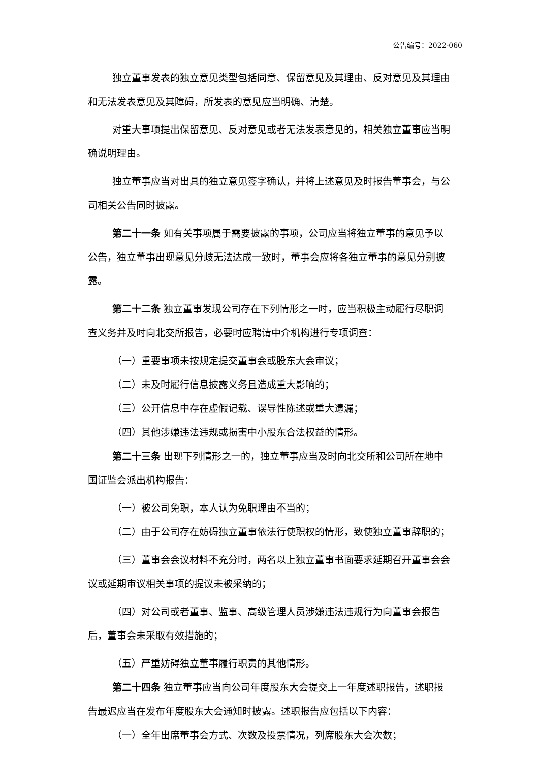公告编号：2022-060
独立董事发表的独立意见类型包括同意、保留意见及其理由、反对意见及其理由和无法发表意见及其障碍，所发表的意见应当明确、清楚。
对重大事项提出保留意见、反对意见或者无法发表意见的，相关独立董事应当明确说明理由。
独立董事应当对出具的独立意见签字确认，并将上述意见及时报告董事会，与公司相关公告同时披露。
第二十一条 如有关事项属于需要披露的事项，公司应当将独立董事的意见予以公告，独立董事出现意见分歧无法达成一致时，董事会应将各独立董事的意见分别披露。
第二十二条 独立董事发现公司存在下列情形之一时，应当积极主动履行尽职调查义务并及时向北交所报告，必要时应聘请中介机构进行专项调查：
（一）重要事项未按规定提交董事会或股东大会审议；
（二）未及时履行信息披露义务且造成重大影响的；
（三）公开信息中存在虚假记载、误导性陈述或重大遗漏；
（四）其他涉嫌违法违规或损害中小股东合法权益的情形。
第二十三条 出现下列情形之一的，独立董事应当及时向北交所和公司所在地中国证监会派出机构报告：
（一）被公司免职，本人认为免职理由不当的；
（二）由于公司存在妨碍独立董事依法行使职权的情形，致使独立董事辞职的；
（三）董事会会议材料不充分时，两名以上独立董事书面要求延期召开董事会会议或延期审议相关事项的提议未被采纳的；
（四）对公司或者董事、监事、高级管理人员涉嫌违法违规行为向董事会报告后，董事会未采取有效措施的；
（五）严重妨碍独立董事履行职责的其他情形。
第二十四条 独立董事应当向公司年度股东大会提交上一年度述职报告，述职报告最迟应当在发布年度股东大会通知时披露。述职报告应包括以下内容：
（一）全年出席董事会方式、次数及投票情况，列席股东大会次数；